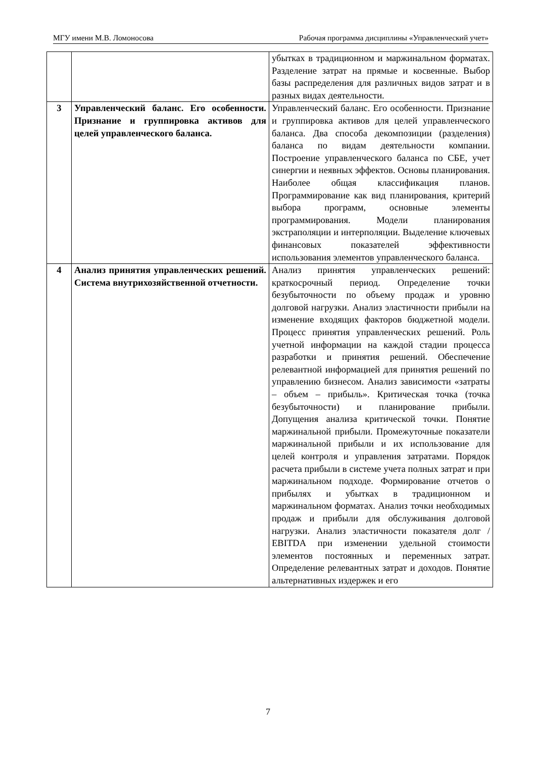МГУ имени М.В. Ломоносова Рабочая программа дисциплины «Управленческий учет»
| | | убытках в традиционном и маржинальном форматах. Разделение затрат на прямые и косвенные. Выбор базы распределения для различных видов затрат и в разных видах деятельности. |
| 3 | Управленческий баланс. Его особенности. Признание и группировка активов для целей управленческого баланса. | Управленческий баланс. Его особенности. Признание и группировка активов для целей управленческого баланса. Два способа декомпозиции (разделения) баланса по видам деятельности компании. Построение управленческого баланса по СБЕ, учет синергии и неявных эффектов. Основы планирования. Наиболее общая классификация планов. Программирование как вид планирования, критерий выбора программ, основные элементы программирования. Модели планирования экстраполяции и интерполяции. Выделение ключевых финансовых показателей эффективности использования элементов управленческого баланса. |
| 4 | Анализ принятия управленческих решений. Система внутрихозяйственной отчетности. | Анализ принятия управленческих решений: краткосрочный период. Определение точки безубыточности по объему продаж и уровню долговой нагрузки. Анализ эластичности прибыли на изменение входящих факторов бюджетной модели. Процесс принятия управленческих решений. Роль учетной информации на каждой стадии процесса разработки и принятия решений. Обеспечение релевантной информацией для принятия решений по управлению бизнесом. Анализ зависимости «затраты – объем – прибыль». Критическая точка (точка безубыточности) и планирование прибыли. Допущения анализа критической точки. Понятие маржинальной прибыли. Промежуточные показатели маржинальной прибыли и их использование для целей контроля и управления затратами. Порядок расчета прибыли в системе учета полных затрат и при маржинальном подходе. Формирование отчетов о прибылях и убытках в традиционном и маржинальном форматах. Анализ точки необходимых продаж и прибыли для обслуживания долговой нагрузки. Анализ эластичности показателя долг / EBITDA при изменении удельной стоимости элементов постоянных и переменных затрат. Определение релевантных затрат и доходов. Понятие альтернативных издержек и его |
7